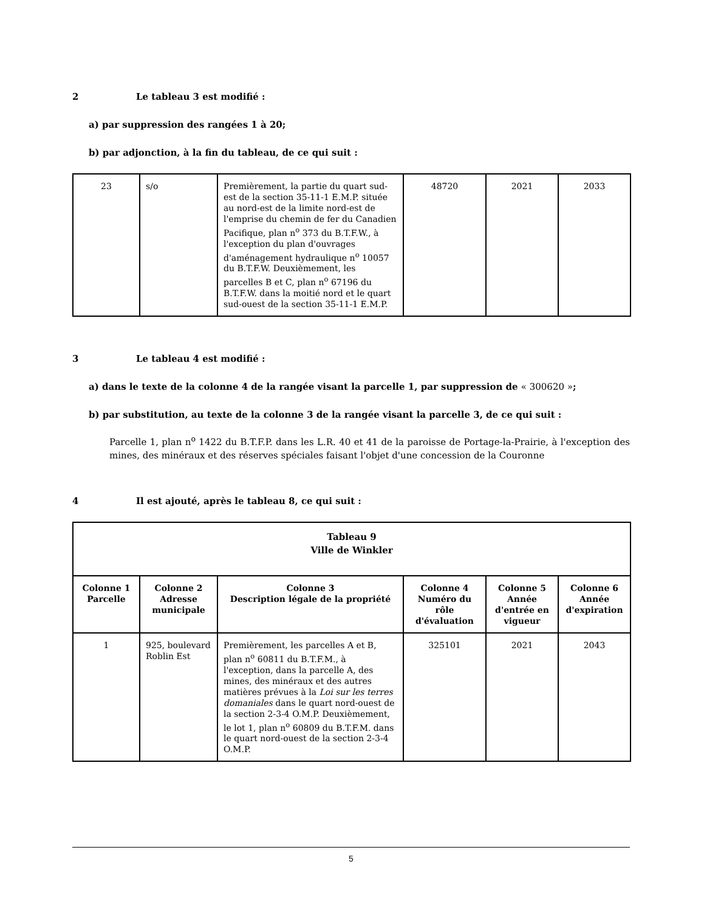2 Le tableau 3 est modifié :
a) par suppression des rangées 1 à 20;
b) par adjonction, à la fin du tableau, de ce qui suit :
| 23 | s/o | Premièrement, la partie du quart sud-est de la section 35-11-1 E.M.P. située au nord-est de la limite nord-est de l'emprise du chemin de fer du Canadien Pacifique, plan n<sup>o</sup> 373 du B.T.F.W., à l'exception du plan d'ouvrages d'aménagement hydraulique n<sup>o</sup> 10057 du B.T.F.W. Deuxièmement, les parcelles B et C, plan n<sup>o</sup> 67196 du B.T.F.W. dans la moitié nord et le quart sud-ouest de la section 35-11-1 E.M.P. | 48720 | 2021 | 2033 |
3 Le tableau 4 est modifié :
a) dans le texte de la colonne 4 de la rangée visant la parcelle 1, par suppression de « 300620 »;
b) par substitution, au texte de la colonne 3 de la rangée visant la parcelle 3, de ce qui suit :
Parcelle 1, plan n<sup>o</sup> 1422 du B.T.F.P. dans les L.R. 40 et 41 de la paroisse de Portage-la-Prairie, à l'exception des mines, des minéraux et des réserves spéciales faisant l'objet d'une concession de la Couronne
4 Il est ajouté, après le tableau 8, ce qui suit :
| Tableau 9 Ville de Winkler | | | | | |
| --- | --- | --- | --- | --- | --- |
| Colonne 1 Parcelle | Colonne 2 Adresse municipale | Colonne 3 Description légale de la propriété | Colonne 4 Numéro du rôle d'évaluation | Colonne 5 Année d'entrée en vigueur | Colonne 6 Année d'expiration |
| 1 | 925, boulevard Roblin Est | Premièrement, les parcelles A et B, plan n<sup>o</sup> 60811 du B.T.F.M., à l'exception, dans la parcelle A, des mines, des minéraux et des autres matières prévues à la Loi sur les terres domaniales dans le quart nord-ouest de la section 2-3-4 O.M.P. Deuxièmement, le lot 1, plan n<sup>o</sup> 60809 du B.T.F.M. dans le quart nord-ouest de la section 2-3-4 O.M.P. | 325101 | 2021 | 2043 |
5